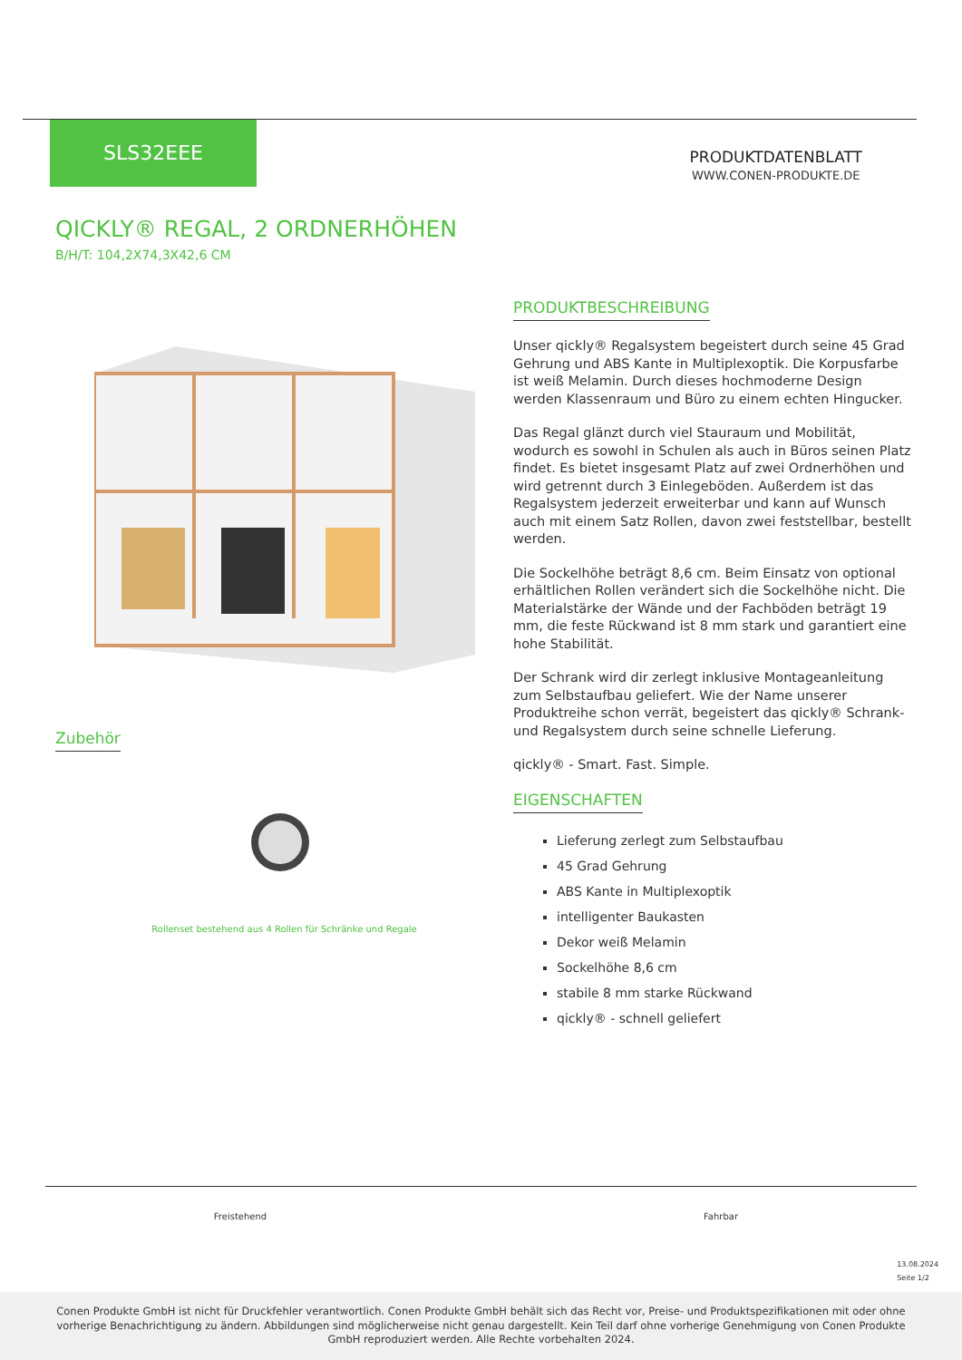SLS32EEE
PRODUKTDATENBLATT
WWW.CONEN-PRODUKTE.DE
QICKLY® REGAL, 2 ORDNERHÖHEN
B/H/T: 104,2X74,3X42,6 CM
Zubehör
Rollenset bestehend aus 4 Rollen für Schränke und Regale
PRODUKTBESCHREIBUNG
Unser qickly® Regalsystem begeistert durch seine 45 Grad Gehrung und ABS Kante in Multiplexoptik. Die Korpusfarbe ist weiß Melamin. Durch dieses hochmoderne Design werden Klassenraum und Büro zu einem echten Hingucker.
Das Regal glänzt durch viel Stauraum und Mobilität, wodurch es sowohl in Schulen als auch in Büros seinen Platz findet. Es bietet insgesamt Platz auf zwei Ordnerhöhen und wird getrennt durch 3 Einlegeböden. Außerdem ist das Regalsystem jederzeit erweiterbar und kann auf Wunsch auch mit einem Satz Rollen, davon zwei feststellbar, bestellt werden.
Die Sockelhöhe beträgt 8,6 cm. Beim Einsatz von optional erhältlichen Rollen verändert sich die Sockelhöhe nicht. Die Materialstärke der Wände und der Fachböden beträgt 19 mm, die feste Rückwand ist 8 mm stark und garantiert eine hohe Stabilität.
Der Schrank wird dir zerlegt inklusive Montageanleitung zum Selbstaufbau geliefert. Wie der Name unserer Produktreihe schon verrät, begeistert das qickly® Schrank- und Regalsystem durch seine schnelle Lieferung.
qickly® - Smart. Fast. Simple.
EIGENSCHAFTEN
Lieferung zerlegt zum Selbstaufbau
45 Grad Gehrung
ABS Kante in Multiplexoptik
intelligenter Baukasten
Dekor weiß Melamin
Sockelhöhe 8,6 cm
stabile 8 mm starke Rückwand
qickly® - schnell geliefert
Freistehend Fahrbar
13.08.2024
Seite 1/2
Conen Produkte GmbH ist nicht für Druckfehler verantwortlich. Conen Produkte GmbH behält sich das Recht vor, Preise- und Produktspezifikationen mit oder ohne vorherige Benachrichtigung zu ändern. Abbildungen sind möglicherweise nicht genau dargestellt. Kein Teil darf ohne vorherige Genehmigung von Conen Produkte GmbH reproduziert werden. Alle Rechte vorbehalten 2024.